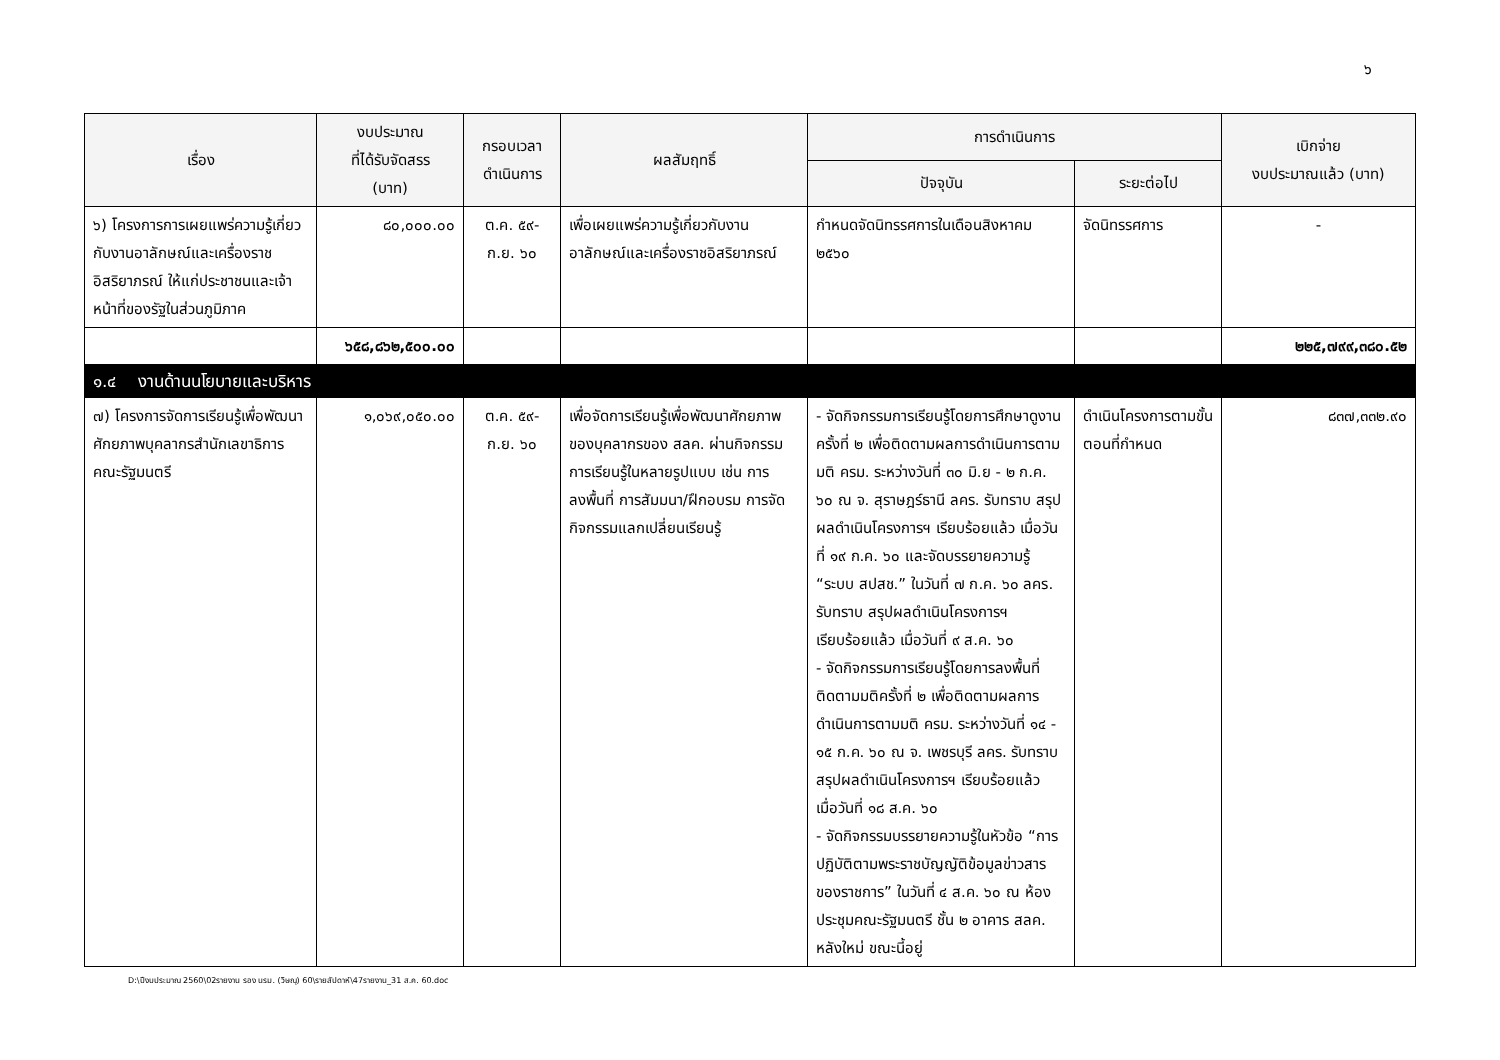๖
| เรื่อง | งบประมาณ ที่ได้รับจัดสรร (บาท) | กรอบเวลา ดำเนินการ | ผลสัมฤทธิ์ | การดำเนินการ | | เบิกจ่าย งบประมาณแล้ว (บาท) |
| --- | --- | --- | --- | --- | --- | --- |
| | | | | ปัจจุบัน | ระยะต่อไป | |
| ๖) โครงการการเผยแพร่ความรู้เกี่ยวกับงานอาลักษณ์และเครื่องราชอิสริยาภรณ์ ให้แก่ประชาชนและเจ้าหน้าที่ของรัฐในส่วนภูมิภาค | ๘๐,๐๐๐.๐๐ | ต.ค. ๕๙- ก.ย. ๖๐ | เพื่อเผยแพร่ความรู้เกี่ยวกับงานอาลักษณ์และเครื่องราชอิสริยาภรณ์ | กำหนดจัดนิทรรศการในเดือนสิงหาคม ๒๕๖๐ | จัดนิทรรศการ | - |
| | ๖๕๘,๘๖๒,๕๐๐.๐๐ | | | | | ๒๒๕,๗๙๙,๓๘๐.๕๒ |
| ๑.๔ งานด้านนโยบายและบริหาร | | | | | | |
| ๗) โครงการจัดการเรียนรู้เพื่อพัฒนาศักยภาพบุคลากรสำนักเลขาธิการคณะรัฐมนตรี | ๑,๐๖๙,๐๕๐.๐๐ | ต.ค. ๕๙- ก.ย. ๖๐ | เพื่อจัดการเรียนรู้เพื่อพัฒนาศักยภาพของบุคลากรของ สลค. ผ่านกิจกรรมการเรียนรู้ในหลายรูปแบบ เช่น การลงพื้นที่ การสัมมนา/ฝึกอบรม การจัดกิจกรรมแลกเปลี่ยนเรียนรู้ | - จัดกิจกรรมการเรียนรู้โดยการศึกษาดูงานครั้งที่ ๒ เพื่อติดตามผลการดำเนินการตามมติ ครม. ระหว่างวันที่ ๓๐ มิ.ย - ๒ ก.ค. ๖๐ ณ จ. สุราษฎร์ธานี ลคร. รับทราบ สรุปผลดำเนินโครงการฯ เรียบร้อยแล้ว เมื่อวันที่ ๑๙ ก.ค. ๖๐ และจัดบรรยายความรู้ “ระบบ สปสช.” ในวันที่ ๗ ก.ค. ๖๐ ลคร. รับทราบ สรุปผลดำเนินโครงการฯ เรียบร้อยแล้ว เมื่อวันที่ ๙ ส.ค. ๖๐ - จัดกิจกรรมการเรียนรู้โดยการลงพื้นที่ติดตามมติครั้งที่ ๒ เพื่อติดตามผลการดำเนินการตามมติ ครม. ระหว่างวันที่ ๑๔ - ๑๕ ก.ค. ๖๐ ณ จ. เพชรบุรี ลคร. รับทราบ สรุปผลดำเนินโครงการฯ เรียบร้อยแล้ว เมื่อวันที่ ๑๘ ส.ค. ๖๐ - จัดกิจกรรมบรรยายความรู้ในหัวข้อ “การปฏิบัติตามพระราชบัญญัติข้อมูลข่าวสารของราชการ” ในวันที่ ๔ ส.ค. ๖๐ ณ ห้องประชุมคณะรัฐมนตรี ชั้น ๒ อาคาร สลค. หลังใหม่ ขณะนี้อยู่ | ดำเนินโครงการตามขั้นตอนที่กำหนด | ๘๓๗,๓๓๒.๙๐ |
D:\ปีงบประมาณ 2560\02รายงาน รอง นรม. (วิษณุ) 60\รายสัปดาห์\47รายงาน_31 ส.ค. 60.doc